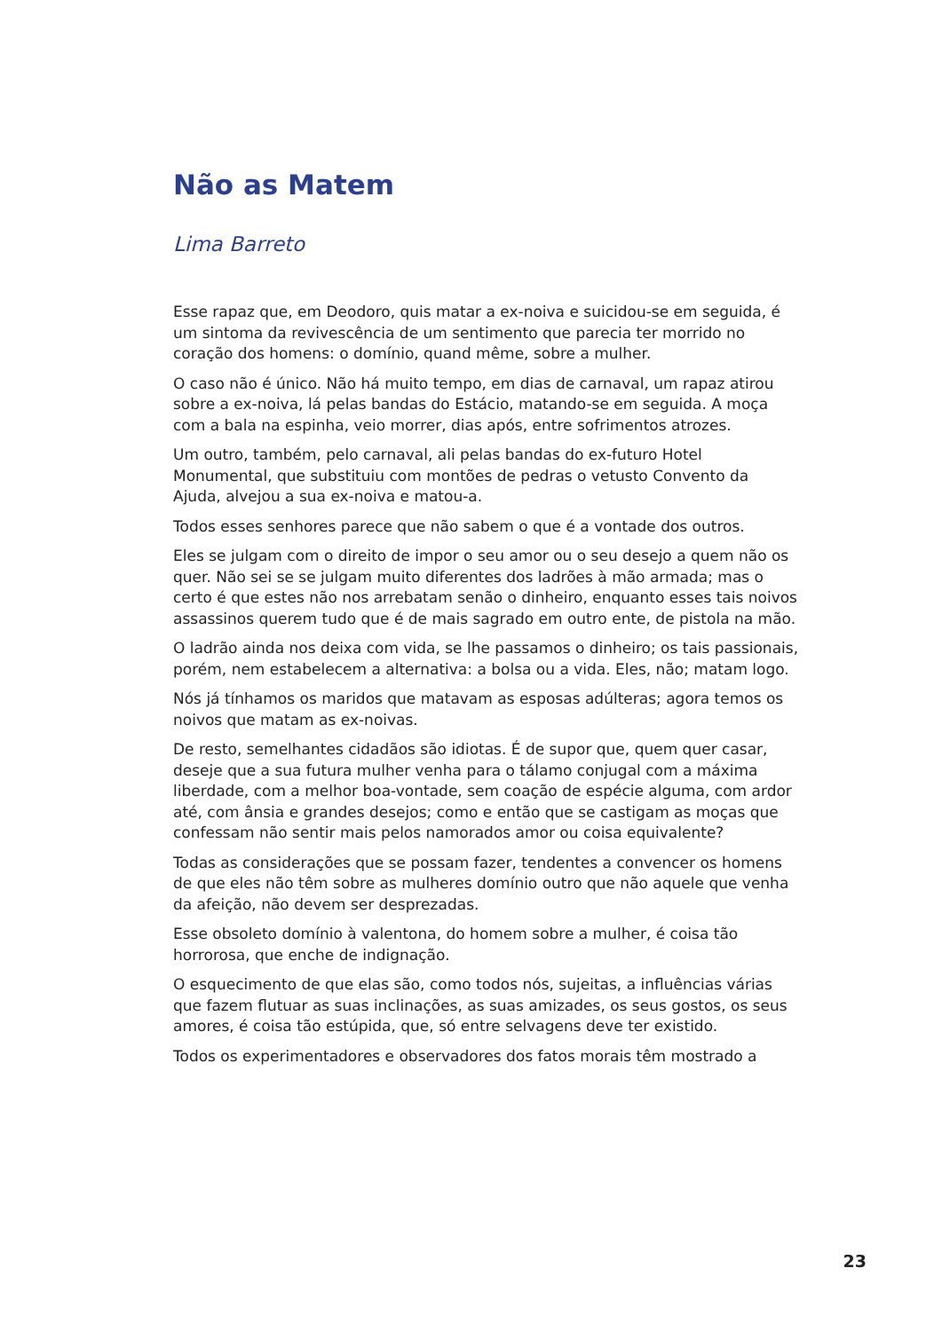Não as Matem
Lima Barreto
Esse rapaz que, em Deodoro, quis matar a ex-noiva e suicidou-se em seguida, é um sintoma da revivescência de um sentimento que parecia ter morrido no coração dos homens: o domínio, quand même, sobre a mulher.
O caso não é único. Não há muito tempo, em dias de carnaval, um rapaz atirou sobre a ex-noiva, lá pelas bandas do Estácio, matando-se em seguida. A moça com a bala na espinha, veio morrer, dias após, entre sofrimentos atrozes.
Um outro, também, pelo carnaval, ali pelas bandas do ex-futuro Hotel Monumental, que substituiu com montões de pedras o vetusto Convento da Ajuda, alvejou a sua ex-noiva e matou-a.
Todos esses senhores parece que não sabem o que é a vontade dos outros.
Eles se julgam com o direito de impor o seu amor ou o seu desejo a quem não os quer. Não sei se se julgam muito diferentes dos ladrões à mão armada; mas o certo é que estes não nos arrebatam senão o dinheiro, enquanto esses tais noivos assassinos querem tudo que é de mais sagrado em outro ente, de pistola na mão.
O ladrão ainda nos deixa com vida, se lhe passamos o dinheiro; os tais passionais, porém, nem estabelecem a alternativa: a bolsa ou a vida. Eles, não; matam logo.
Nós já tínhamos os maridos que matavam as esposas adúlteras; agora temos os noivos que matam as ex-noivas.
De resto, semelhantes cidadãos são idiotas. É de supor que, quem quer casar, deseje que a sua futura mulher venha para o tálamo conjugal com a máxima liberdade, com a melhor boa-vontade, sem coação de espécie alguma, com ardor até, com ânsia e grandes desejos; como e então que se castigam as moças que confessam não sentir mais pelos namorados amor ou coisa equivalente?
Todas as considerações que se possam fazer, tendentes a convencer os homens de que eles não têm sobre as mulheres domínio outro que não aquele que venha da afeição, não devem ser desprezadas.
Esse obsoleto domínio à valentona, do homem sobre a mulher, é coisa tão horrorosa, que enche de indignação.
O esquecimento de que elas são, como todos nós, sujeitas, a influências várias que fazem flutuar as suas inclinações, as suas amizades, os seus gostos, os seus amores, é coisa tão estúpida, que, só entre selvagens deve ter existido.
Todos os experimentadores e observadores dos fatos morais têm mostrado a
23